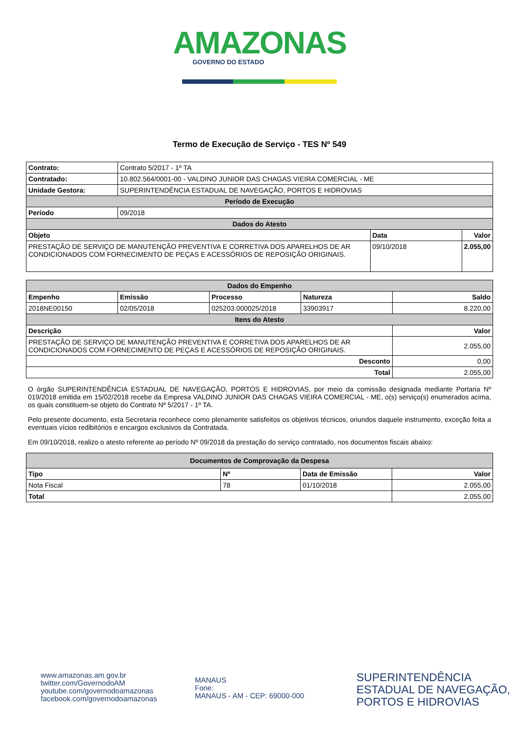AMAZONAS
GOVERNO DO ESTADO
Termo de Execução de Serviço - TES Nº 549
| Contrato: | Contrato 5/2017 - 1º TA | | |
| Contratado: | 10.802.564/0001-00 - VALDINO JUNIOR DAS CHAGAS VIEIRA COMERCIAL - ME | | |
| Unidade Gestora: | SUPERINTENDÊNCIA ESTADUAL DE NAVEGAÇÃO, PORTOS E HIDROVIAS | | |
| Período de Execução | | | |
| Período | 09/2018 | | |
| Dados do Atesto | | | |
| Objeto | | Data | Valor |
| PRESTAÇÃO DE SERVIÇO DE MANUTENÇÃO PREVENTIVA E CORRETIVA DOS APARELHOS DE AR CONDICIONADOS COM FORNECIMENTO DE PEÇAS E ACESSÓRIOS DE REPOSIÇÃO ORIGINAIS. | | 09/10/2018 | 2.055,00 |
| Dados do Empenho | | | | |
| Empenho | Emissão | Processo | Natureza | Saldo |
| 2018NE00150 | 02/05/2018 | 025203.000025/2018 | 33903917 | 8.220,00 |
| Itens do Atesto | | | | |
| Descrição | | | | Valor |
| PRESTAÇÃO DE SERVIÇO DE MANUTENÇÃO PREVENTIVA E CORRETIVA DOS APARELHOS DE AR CONDICIONADOS COM FORNECIMENTO DE PEÇAS E ACESSÓRIOS DE REPOSIÇÃO ORIGINAIS. | | | | 2.055,00 |
| Desconto | | | | 0,00 |
| Total | | | | 2.055,00 |
O órgão SUPERINTENDÊNCIA ESTADUAL DE NAVEGAÇÃO, PORTOS E HIDROVIAS, por meio da comissão designada mediante Portaria Nº 019/2018 emitida em 15/02/2018 recebe da Empresa VALDINO JUNIOR DAS CHAGAS VIEIRA COMERCIAL - ME, o(s) serviço(s) enumerados acima, os quais constituem-se objeto do Contrato Nº 5/2017 - 1º TA.
Pelo presente documento, esta Secretaria reconhece como plenamente satisfeitos os objetivos técnicos, oriundos daquele instrumento, exceção feita a eventuais vícios redibitórios e encargos exclusivos da Contratada.
Em 09/10/2018, realizo o atesto referente ao período Nº 09/2018 da prestação do serviço contratado, nos documentos fiscais abaixo:
| Documentos de Comprovação da Despesa | | | |
| Tipo | Nº | Data de Emissão | Valor |
| Nota Fiscal | 78 | 01/10/2018 | 2.055,00 |
| Total | | | 2.055,00 |
www.amazonas.am.gov.br
twitter.com/GovernodoAM
youtube.com/governodoamazonas
facebook.com/governodoamazonas
MANAUS
Fone:
MANAUS - AM - CEP: 69000-000
SUPERINTENDÊNCIA
ESTADUAL DE NAVEGAÇÃO,
PORTOS E HIDROVIAS